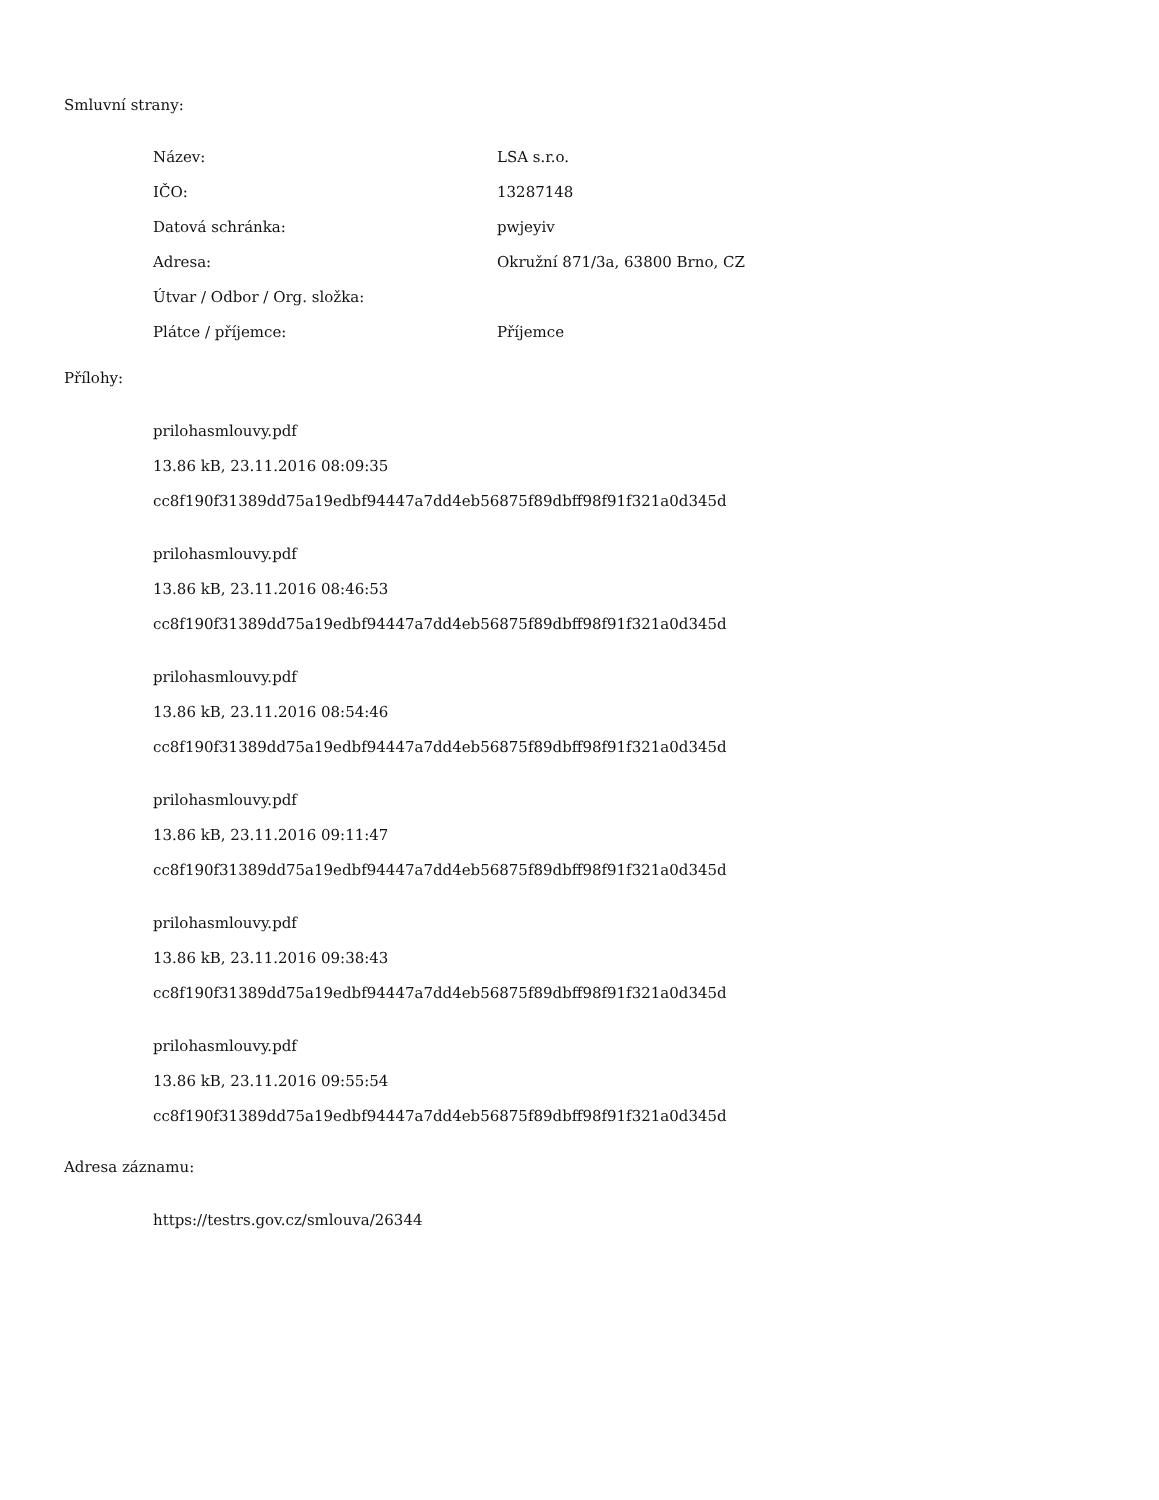Smluvní strany:
| Název: | LSA s.r.o. |
| IČO: | 13287148 |
| Datová schránka: | pwjeyiv |
| Adresa: | Okružní 871/3a, 63800 Brno, CZ |
| Útvar / Odbor / Org. složka: | |
| Plátce / příjemce: | Příjemce |
Přílohy:
prilohasmlouvy.pdf
13.86 kB, 23.11.2016 08:09:35
cc8f190f31389dd75a19edbf94447a7dd4eb56875f89dbff98f91f321a0d345d
prilohasmlouvy.pdf
13.86 kB, 23.11.2016 08:46:53
cc8f190f31389dd75a19edbf94447a7dd4eb56875f89dbff98f91f321a0d345d
prilohasmlouvy.pdf
13.86 kB, 23.11.2016 08:54:46
cc8f190f31389dd75a19edbf94447a7dd4eb56875f89dbff98f91f321a0d345d
prilohasmlouvy.pdf
13.86 kB, 23.11.2016 09:11:47
cc8f190f31389dd75a19edbf94447a7dd4eb56875f89dbff98f91f321a0d345d
prilohasmlouvy.pdf
13.86 kB, 23.11.2016 09:38:43
cc8f190f31389dd75a19edbf94447a7dd4eb56875f89dbff98f91f321a0d345d
prilohasmlouvy.pdf
13.86 kB, 23.11.2016 09:55:54
cc8f190f31389dd75a19edbf94447a7dd4eb56875f89dbff98f91f321a0d345d
Adresa záznamu:
https://testrs.gov.cz/smlouva/26344